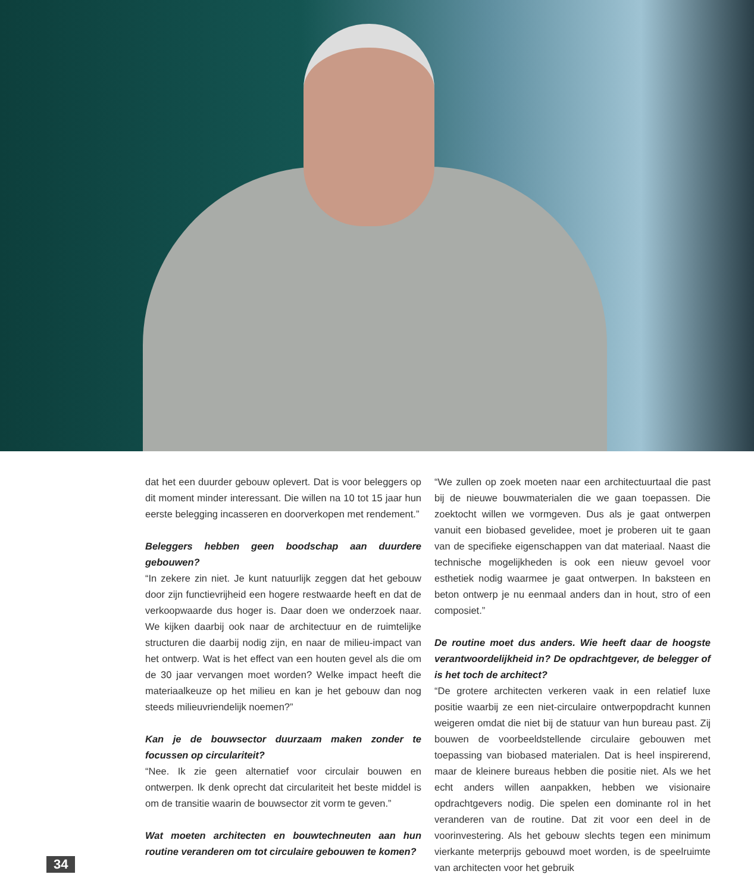dat het een duurder gebouw oplevert. Dat is voor beleggers op dit moment minder interessant. Die willen na 10 tot 15 jaar hun eerste belegging incasseren en doorverkopen met rendement.”
Beleggers hebben geen boodschap aan duurdere gebouwen?
“In zekere zin niet. Je kunt natuurlijk zeggen dat het gebouw door zijn functievrijheid een hogere restwaarde heeft en dat de verkoopwaarde dus hoger is. Daar doen we onderzoek naar. We kijken daarbij ook naar de architectuur en de ruimtelijke structuren die daarbij nodig zijn, en naar de milieu-impact van het ontwerp. Wat is het effect van een houten gevel als die om de 30 jaar vervangen moet worden? Welke impact heeft die materiaalkeuze op het milieu en kan je het gebouw dan nog steeds milieuvriendelijk noemen?”
Kan je de bouwsector duurzaam maken zonder te focussen op circulariteit?
“Nee. Ik zie geen alternatief voor circulair bouwen en ontwerpen. Ik denk oprecht dat circulariteit het beste middel is om de transitie waarin de bouwsector zit vorm te geven.”
Wat moeten architecten en bouwtechneuten aan hun routine veranderen om tot circulaire gebouwen te komen?
“We zullen op zoek moeten naar een architectuurtaal die past bij de nieuwe bouwmaterialen die we gaan toepassen. Die zoektocht willen we vormgeven. Dus als je gaat ontwerpen vanuit een biobased gevelidee, moet je proberen uit te gaan van de specifieke eigenschappen van dat materiaal. Naast die technische mogelijkheden is ook een nieuw gevoel voor esthetiek nodig waarmee je gaat ontwerpen. In baksteen en beton ontwerp je nu eenmaal anders dan in hout, stro of een composiet.”
De routine moet dus anders. Wie heeft daar de hoogste verantwoordelijkheid in? De opdrachtgever, de belegger of is het toch de architect?
“De grotere architecten verkeren vaak in een relatief luxe positie waarbij ze een niet-circulaire ontwerpopdracht kunnen weigeren omdat die niet bij de statuur van hun bureau past. Zij bouwen de voorbeeldstellende circulaire gebouwen met toepassing van biobased materialen. Dat is heel inspirerend, maar de kleinere bureaus hebben die positie niet. Als we het echt anders willen aanpakken, hebben we visionaire opdrachtgevers nodig. Die spelen een dominante rol in het veranderen van de routine. Dat zit voor een deel in de voorinvestering. Als het gebouw slechts tegen een minimum vierkante meterprijs gebouwd moet worden, is de speelruimte van architecten voor het gebruik
34